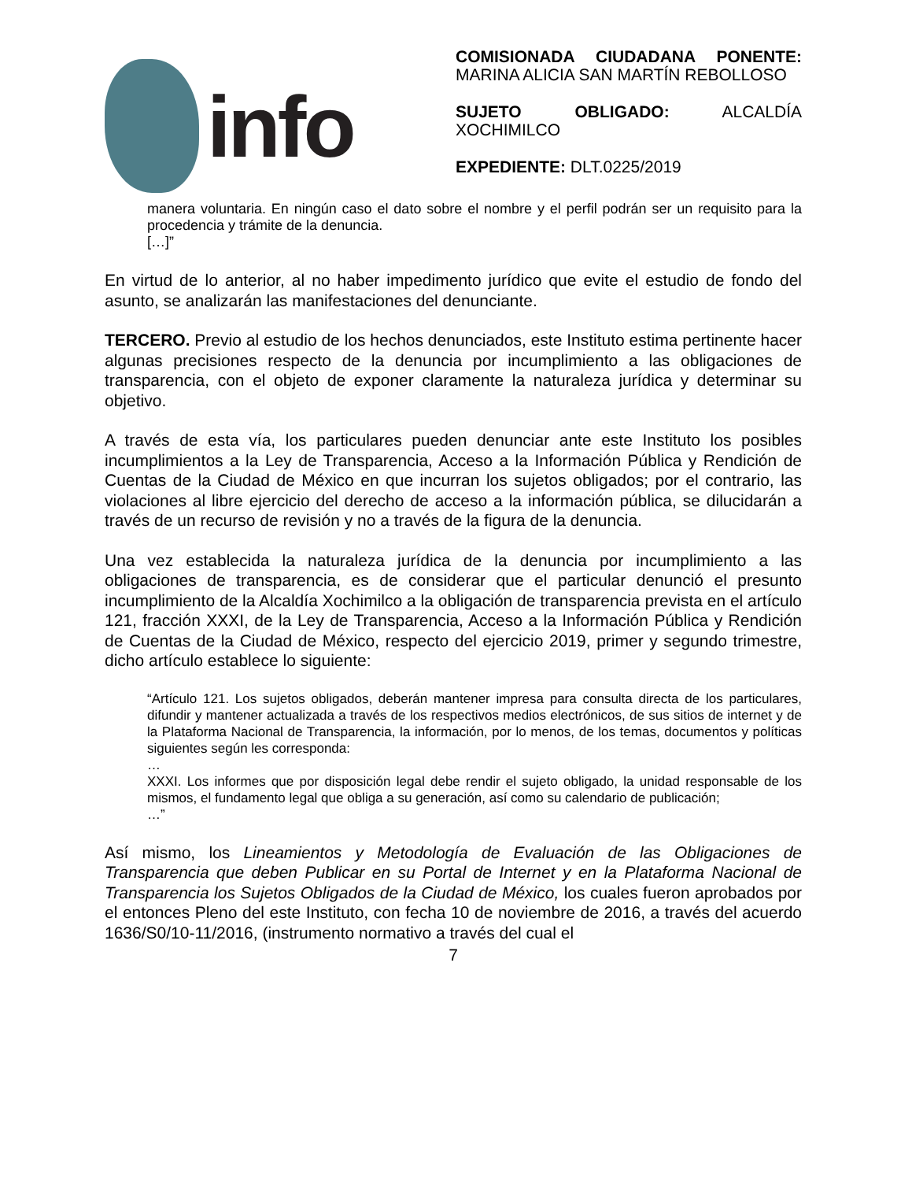info
COMISIONADA CIUDADANA PONENTE: MARINA ALICIA SAN MARTÍN REBOLLOSO
SUJETO OBLIGADO: ALCALDÍA XOCHIMILCO
EXPEDIENTE: DLT.0225/2019
manera voluntaria. En ningún caso el dato sobre el nombre y el perfil podrán ser un requisito para la procedencia y trámite de la denuncia.
[…]”
En virtud de lo anterior, al no haber impedimento jurídico que evite el estudio de fondo del asunto, se analizarán las manifestaciones del denunciante.
TERCERO. Previo al estudio de los hechos denunciados, este Instituto estima pertinente hacer algunas precisiones respecto de la denuncia por incumplimiento a las obligaciones de transparencia, con el objeto de exponer claramente la naturaleza jurídica y determinar su objetivo.
A través de esta vía, los particulares pueden denunciar ante este Instituto los posibles incumplimientos a la Ley de Transparencia, Acceso a la Información Pública y Rendición de Cuentas de la Ciudad de México en que incurran los sujetos obligados; por el contrario, las violaciones al libre ejercicio del derecho de acceso a la información pública, se dilucidarán a través de un recurso de revisión y no a través de la figura de la denuncia.
Una vez establecida la naturaleza jurídica de la denuncia por incumplimiento a las obligaciones de transparencia, es de considerar que el particular denunció el presunto incumplimiento de la Alcaldía Xochimilco a la obligación de transparencia prevista en el artículo 121, fracción XXXI, de la Ley de Transparencia, Acceso a la Información Pública y Rendición de Cuentas de la Ciudad de México, respecto del ejercicio 2019, primer y segundo trimestre, dicho artículo establece lo siguiente:
“Artículo 121. Los sujetos obligados, deberán mantener impresa para consulta directa de los particulares, difundir y mantener actualizada a través de los respectivos medios electrónicos, de sus sitios de internet y de la Plataforma Nacional de Transparencia, la información, por lo menos, de los temas, documentos y políticas siguientes según les corresponda:
…
XXXI. Los informes que por disposición legal debe rendir el sujeto obligado, la unidad responsable de los mismos, el fundamento legal que obliga a su generación, así como su calendario de publicación;
…”
Así mismo, los Lineamientos y Metodología de Evaluación de las Obligaciones de Transparencia que deben Publicar en su Portal de Internet y en la Plataforma Nacional de Transparencia los Sujetos Obligados de la Ciudad de México, los cuales fueron aprobados por el entonces Pleno del este Instituto, con fecha 10 de noviembre de 2016, a través del acuerdo 1636/S0/10-11/2016, (instrumento normativo a través del cual el
7